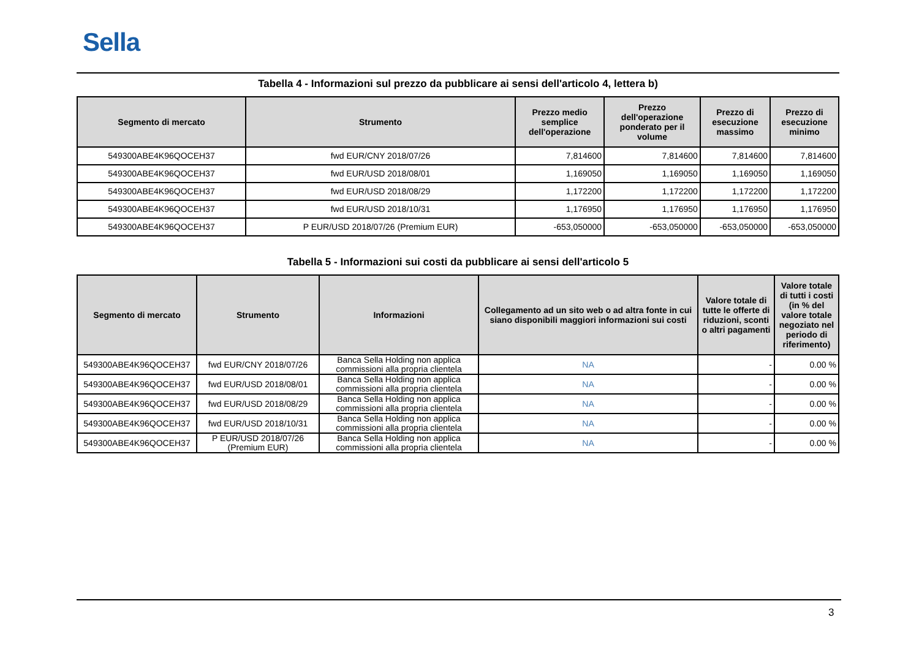Sella
Tabella 4 - Informazioni sul prezzo da pubblicare ai sensi dell'articolo 4, lettera b)
| Segmento di mercato | Strumento | Prezzo medio semplice dell'operazione | Prezzo dell'operazione ponderato per il volume | Prezzo di esecuzione massimo | Prezzo di esecuzione minimo |
| --- | --- | --- | --- | --- | --- |
| 549300ABE4K96QOCEH37 | fwd EUR/CNY 2018/07/26 | 7,814600 | 7,814600 | 7,814600 | 7,814600 |
| 549300ABE4K96QOCEH37 | fwd EUR/USD 2018/08/01 | 1,169050 | 1,169050 | 1,169050 | 1,169050 |
| 549300ABE4K96QOCEH37 | fwd EUR/USD 2018/08/29 | 1,172200 | 1,172200 | 1,172200 | 1,172200 |
| 549300ABE4K96QOCEH37 | fwd EUR/USD 2018/10/31 | 1,176950 | 1,176950 | 1,176950 | 1,176950 |
| 549300ABE4K96QOCEH37 | P EUR/USD 2018/07/26 (Premium EUR) | -653,050000 | -653,050000 | -653,050000 | -653,050000 |
Tabella 5 - Informazioni sui costi da pubblicare ai sensi dell'articolo 5
| Segmento di mercato | Strumento | Informazioni | Collegamento ad un sito web o ad altra fonte in cui siano disponibili maggiori informazioni sui costi | Valore totale di tutte le offerte di riduzioni, sconti o altri pagamenti | Valore totale di tutti i costi (in % del valore totale negoziato nel periodo di riferimento) |
| --- | --- | --- | --- | --- | --- |
| 549300ABE4K96QOCEH37 | fwd EUR/CNY 2018/07/26 | Banca Sella Holding non applica commissioni alla propria clientela | NA | - | 0.00 % |
| 549300ABE4K96QOCEH37 | fwd EUR/USD 2018/08/01 | Banca Sella Holding non applica commissioni alla propria clientela | NA | - | 0.00 % |
| 549300ABE4K96QOCEH37 | fwd EUR/USD 2018/08/29 | Banca Sella Holding non applica commissioni alla propria clientela | NA | - | 0.00 % |
| 549300ABE4K96QOCEH37 | fwd EUR/USD 2018/10/31 | Banca Sella Holding non applica commissioni alla propria clientela | NA | - | 0.00 % |
| 549300ABE4K96QOCEH37 | P EUR/USD 2018/07/26 (Premium EUR) | Banca Sella Holding non applica commissioni alla propria clientela | NA | - | 0.00 % |
3